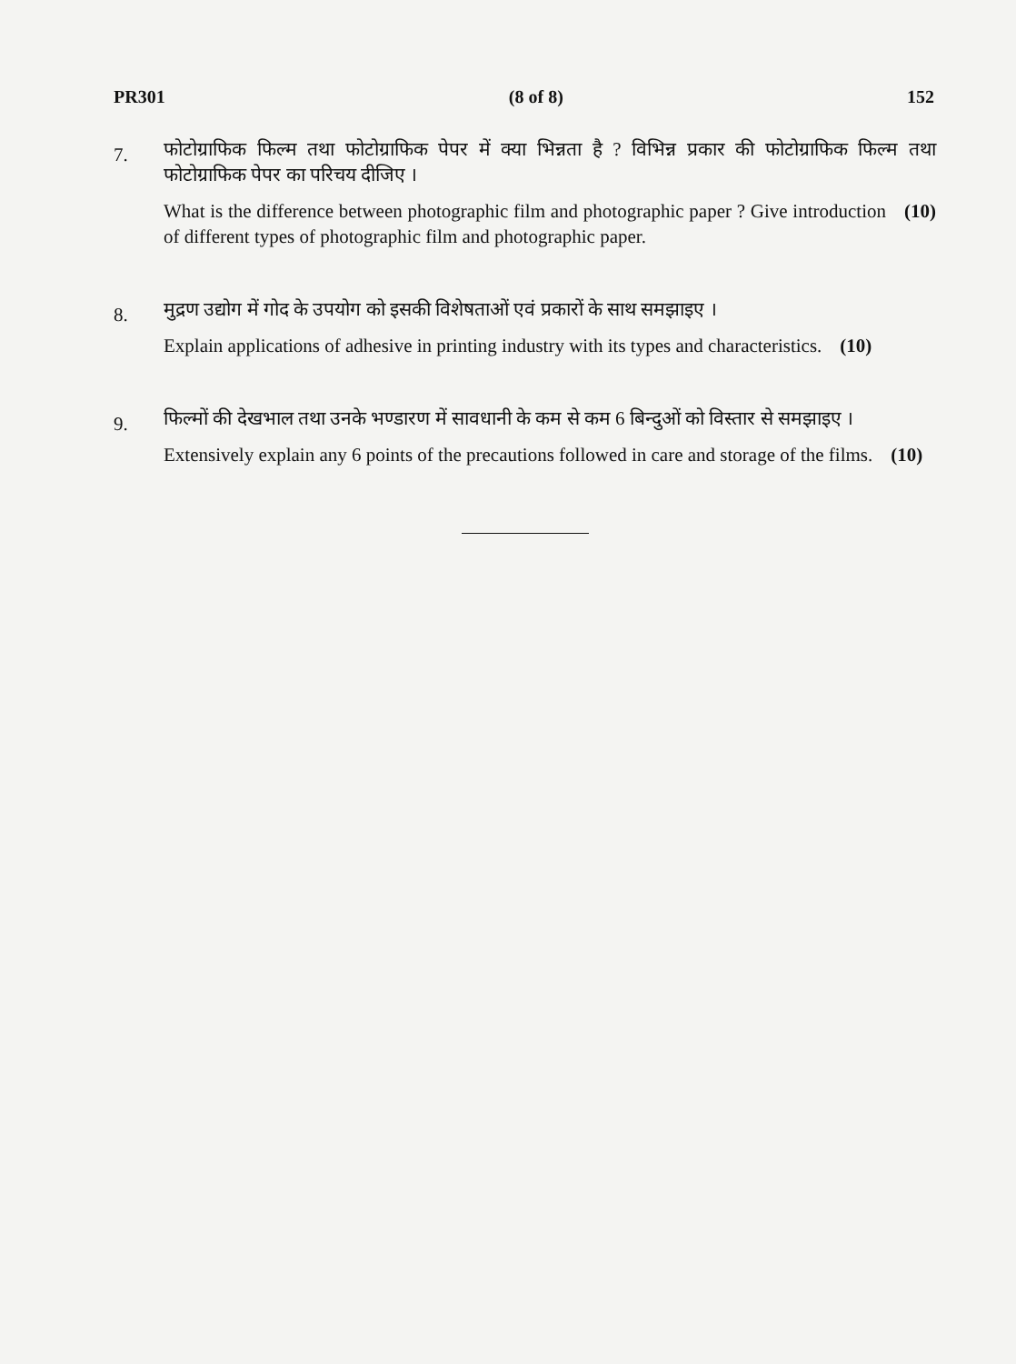PR301 (8 of 8) 152
7.
फोटोग्राफिक फिल्म तथा फोटोग्राफिक पेपर में क्या भिन्नता है ? विभिन्न प्रकार की फोटोग्राफिक फिल्म तथा फोटोग्राफिक पेपर का परिचय दीजिए ।
What is the difference between photographic film and photographic paper ? Give introduction of different types of photographic film and photographic paper. (10)
8.
मुद्रण उद्योग में गोद के उपयोग को इसकी विशेषताओं एवं प्रकारों के साथ समझाइए ।
Explain applications of adhesive in printing industry with its types and characteristics. (10)
9.
फिल्मों की देखभाल तथा उनके भण्डारण में सावधानी के कम से कम 6 बिन्दुओं को विस्तार से समझाइए ।
Extensively explain any 6 points of the precautions followed in care and storage of the films. (10)